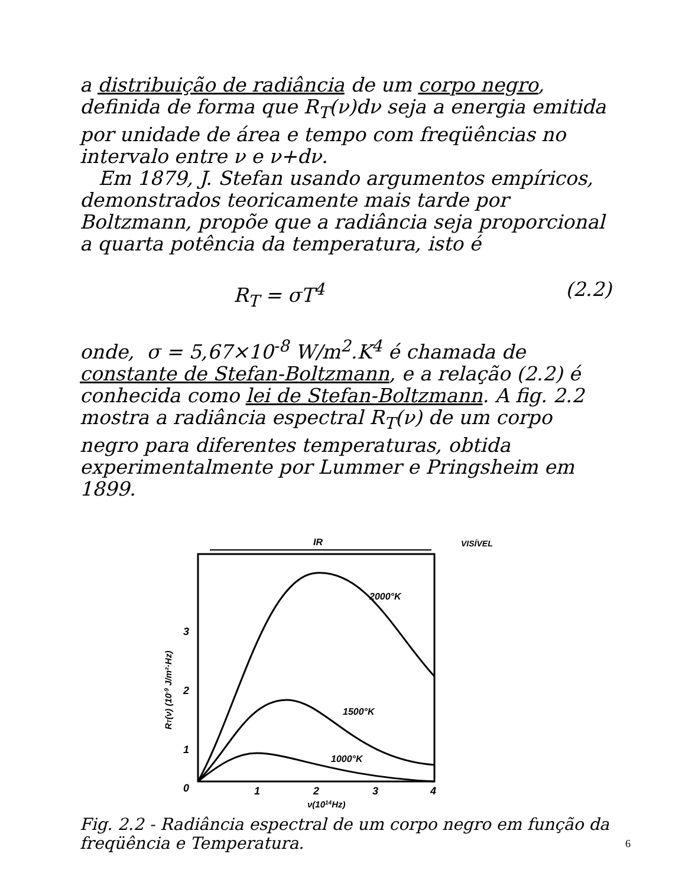a distribuição de radiância de um corpo negro, definida de forma que R<sub>T</sub>(ν)dν seja a energia emitida por unidade de área e tempo com freqüências no intervalo entre ν e ν+dν.
Em 1879, J. Stefan usando argumentos empíricos, demonstrados teoricamente mais tarde por Boltzmann, propõe que a radiância seja proporcional a quarta potência da temperatura, isto é
R<sub>T</sub> = σT<sup>4</sup> (2.2)
onde, σ = 5,67×10<sup>-8</sup> W/m<sup>2</sup>.K<sup>4</sup> é chamada de constante de Stefan-Boltzmann, e a relação (2.2) é conhecida como lei de Stefan-Boltzmann. A fig. 2.2 mostra a radiância espectral R<sub>T</sub>(ν) de um corpo negro para diferentes temperaturas, obtida experimentalmente por Lummer e Pringsheim em 1899.
IR
VISÍVEL
1
2
3
0
1
2
3
4
ν(1014Hz)
RT(ν) (10-9 J/m²·Hz)
2000°K
1500°K
1000°K
Fig. 2.2 - Radiância espectral de um corpo negro em função da freqüência e Temperatura.
6